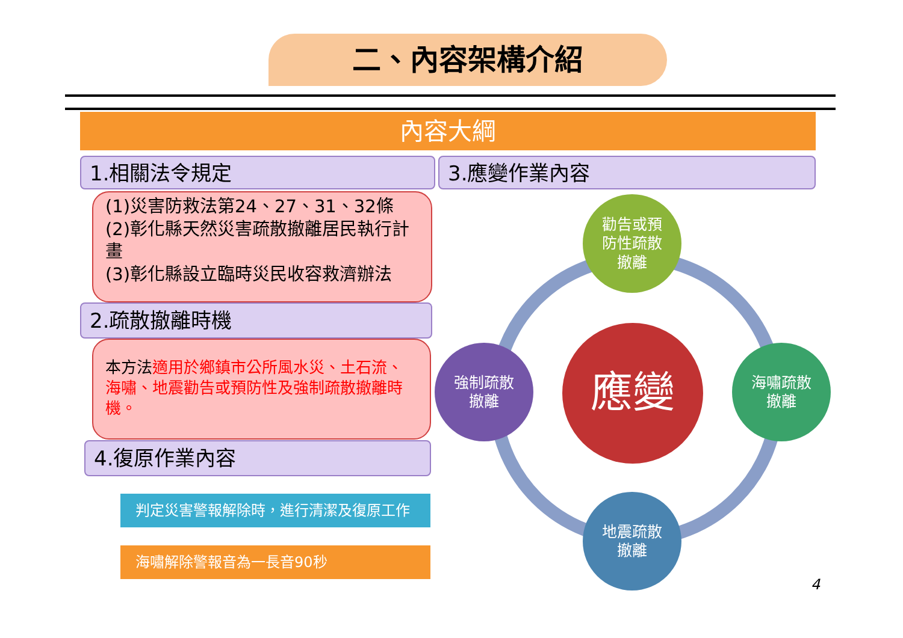二、內容架構介紹
內容大綱
1.相關法令規定 3.應變作業內容
(1)災害防救法第24、27、31、32條
(2)彰化縣天然災害疏散撤離居民執行計畫
(3)彰化縣設立臨時災民收容救濟辦法
2.疏散撤離時機
本方法適用於鄉鎮市公所風水災、土石流、海嘯、地震勸告或預防性及強制疏散撤離時機。
4.復原作業內容
判定災害警報解除時，進行清潔及復原工作
海嘯解除警報音為一長音90秒
應變
勸告或預
防性疏散
撤離
強制疏散
撤離
海嘯疏散
撤離
地震疏散
撤離
4